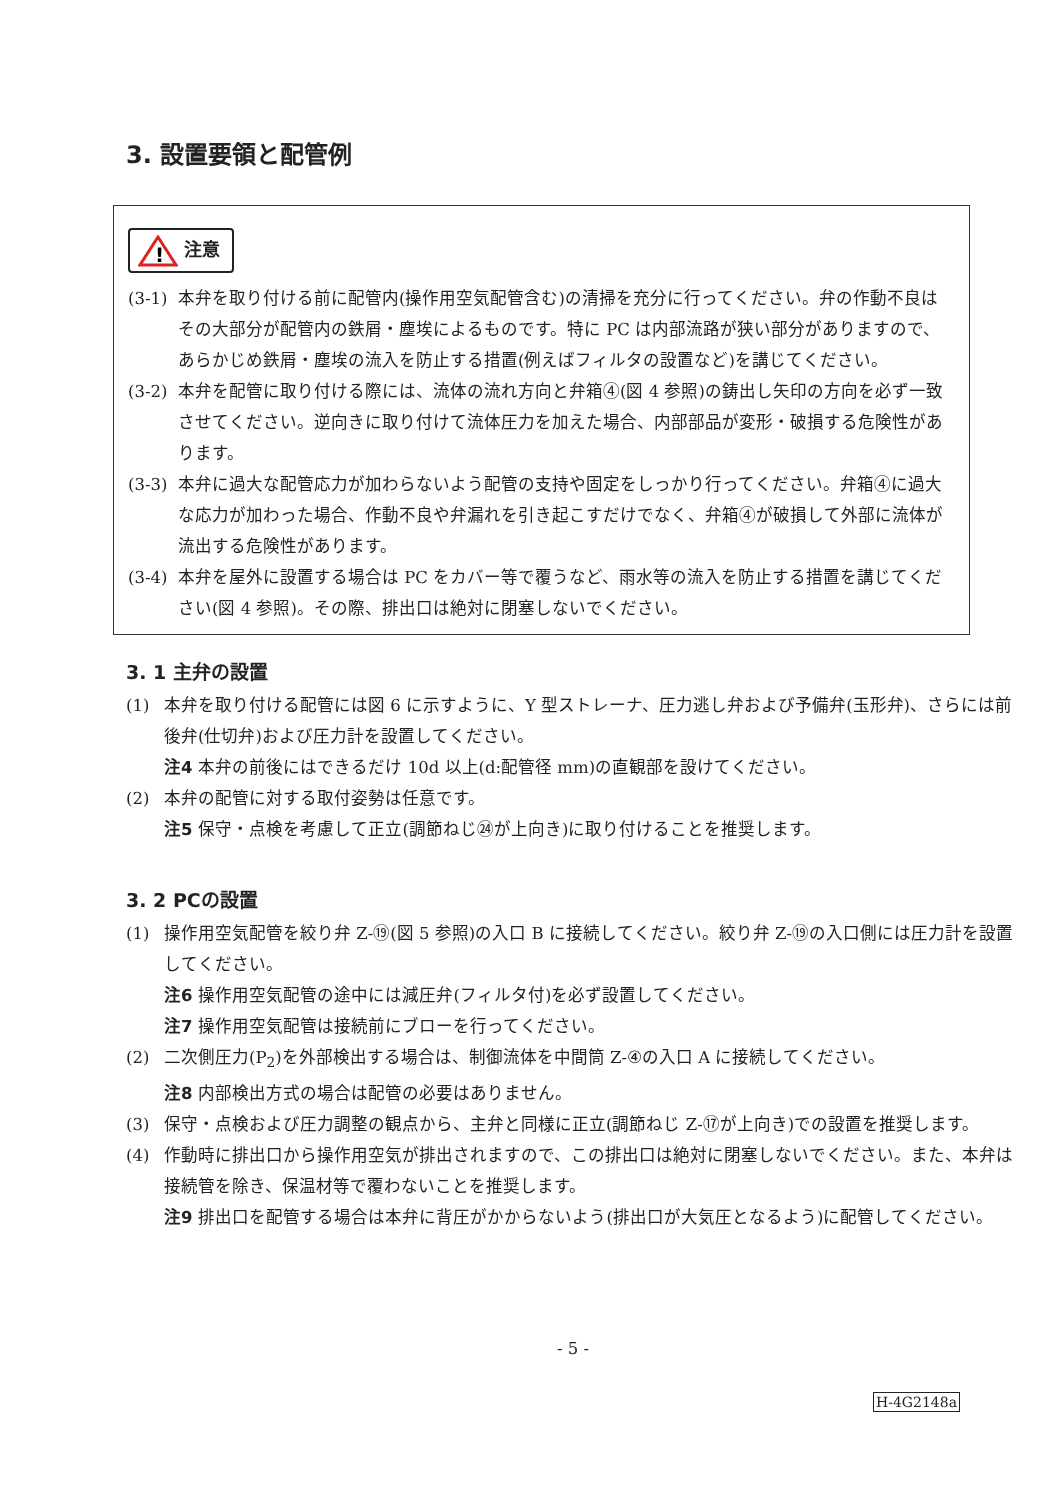3. 設置要領と配管例
!
注意
(3-1) 本弁を取り付ける前に配管内(操作用空気配管含む)の清掃を充分に行ってください。弁の作動不良はその大部分が配管内の鉄屑・塵埃によるものです。特に PC は内部流路が狭い部分がありますので、あらかじめ鉄屑・塵埃の流入を防止する措置(例えばフィルタの設置など)を講じてください。
(3-2) 本弁を配管に取り付ける際には、流体の流れ方向と弁箱④(図 4 参照)の鋳出し矢印の方向を必ず一致させてください。逆向きに取り付けて流体圧力を加えた場合、内部部品が変形・破損する危険性があります。
(3-3) 本弁に過大な配管応力が加わらないよう配管の支持や固定をしっかり行ってください。弁箱④に過大な応力が加わった場合、作動不良や弁漏れを引き起こすだけでなく、弁箱④が破損して外部に流体が流出する危険性があります。
(3-4) 本弁を屋外に設置する場合は PC をカバー等で覆うなど、雨水等の流入を防止する措置を講じてください(図 4 参照)。その際、排出口は絶対に閉塞しないでください。
3. 1 主弁の設置
(1) 本弁を取り付ける配管には図 6 に示すように、Y 型ストレーナ、圧力逃し弁および予備弁(玉形弁)、さらには前後弁(仕切弁)および圧力計を設置してください。
注4 本弁の前後にはできるだけ 10d 以上(d:配管径 mm)の直観部を設けてください。
(2) 本弁の配管に対する取付姿勢は任意です。
注5 保守・点検を考慮して正立(調節ねじ㉔が上向き)に取り付けることを推奨します。
3. 2 PCの設置
(1) 操作用空気配管を絞り弁 Z-⑲(図 5 参照)の入口 B に接続してください。絞り弁 Z-⑲の入口側には圧力計を設置してください。
注6 操作用空気配管の途中には減圧弁(フィルタ付)を必ず設置してください。
注7 操作用空気配管は接続前にブローを行ってください。
(2) 二次側圧力(P<sub>2</sub>)を外部検出する場合は、制御流体を中間筒 Z-④の入口 A に接続してください。
注8 内部検出方式の場合は配管の必要はありません。
(3) 保守・点検および圧力調整の観点から、主弁と同様に正立(調節ねじ Z-⑰が上向き)での設置を推奨します。
(4) 作動時に排出口から操作用空気が排出されますので、この排出口は絶対に閉塞しないでください。また、本弁は接続管を除き、保温材等で覆わないことを推奨します。
注9 排出口を配管する場合は本弁に背圧がかからないよう(排出口が大気圧となるよう)に配管してください。
- 5 -
H-4G2148a